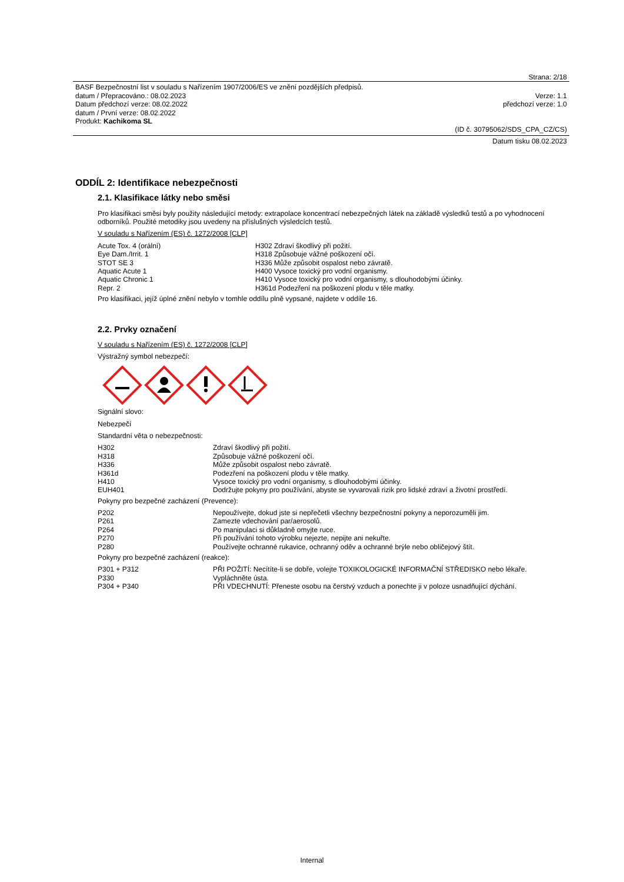Strana: 2/18
BASF Bezpečnostní list v souladu s Nařízením 1907/2006/ES ve znění pozdějších předpisů.
datum / Přepracováno.: 08.02.2023 Verze: 1.1
Datum předchozí verze: 08.02.2022 předchozí verze: 1.0
datum / První verze: 08.02.2022
Produkt: Kachikoma SL
(ID č. 30795062/SDS_CPA_CZ/CS)
Datum tisku 08.02.2023
ODDÍL 2: Identifikace nebezpečnosti
2.1. Klasifikace látky nebo směsi
Pro klasifikaci směsi byly použity následující metody: extrapolace koncentrací nebezpečných látek na základě výsledků testů a po vyhodnocení odborníků. Použité metodiky jsou uvedeny na příslušných výsledcích testů.
V souladu s Nařízením (ES) č. 1272/2008 [CLP]
| Acute Tox. 4 (orální) | H302 Zdraví škodlivý při požití. |
| Eye Dam./Irrit. 1 | H318 Způsobuje vážné poškození očí. |
| STOT SE 3 | H336 Může způsobit ospalost nebo závratě. |
| Aquatic Acute 1 | H400 Vysoce toxický pro vodní organismy. |
| Aquatic Chronic 1 | H410 Vysoce toxický pro vodní organismy, s dlouhodobými účinky. |
| Repr. 2 | H361d Podezření na poškození plodu v těle matky. |
Pro klasifikaci, jejíž úplné znění nebylo v tomhle oddílu plně vypsané, najdete v oddíle 16.
2.2. Prvky označení
V souladu s Nařízením (ES) č. 1272/2008 [CLP]
Výstražný symbol nebezpečí:
Signální slovo:
Nebezpečí
Standardní věta o nebezpečnosti:
| H302 | Zdraví škodlivý při požití. |
| H318 | Způsobuje vážné poškození očí. |
| H336 | Může způsobit ospalost nebo závratě. |
| H361d | Podezření na poškození plodu v těle matky. |
| H410 | Vysoce toxický pro vodní organismy, s dlouhodobými účinky. |
| EUH401 | Dodržujte pokyny pro používání, abyste se vyvarovali rizik pro lidské zdraví a životní prostředí. |
Pokyny pro bezpečné zacházení (Prevence):
| P202 | Nepoužívejte, dokud jste si nepřečetli všechny bezpečnostní pokyny a neporozuměli jim. |
| P261 | Zamezte vdechování par/aerosolů. |
| P264 | Po manipulaci si důkladně omyjte ruce. |
| P270 | Při používání tohoto výrobku nejezte, nepijte ani nekuřte. |
| P280 | Používejte ochranné rukavice, ochranný oděv a ochranné brýle nebo obličejový štít. |
Pokyny pro bezpečné zacházení (reakce):
| P301 + P312 | PŘI POŽITÍ: Necítíte-li se dobře, volejte TOXIKOLOGICKÉ INFORMAČNÍ STŘEDISKO nebo lékaře. |
| P330 | Vypláchněte ústa. |
| P304 + P340 | PŘI VDECHNUTÍ: Přeneste osobu na čerstvý vzduch a ponechte ji v poloze usnadňující dýchání. |
Internal